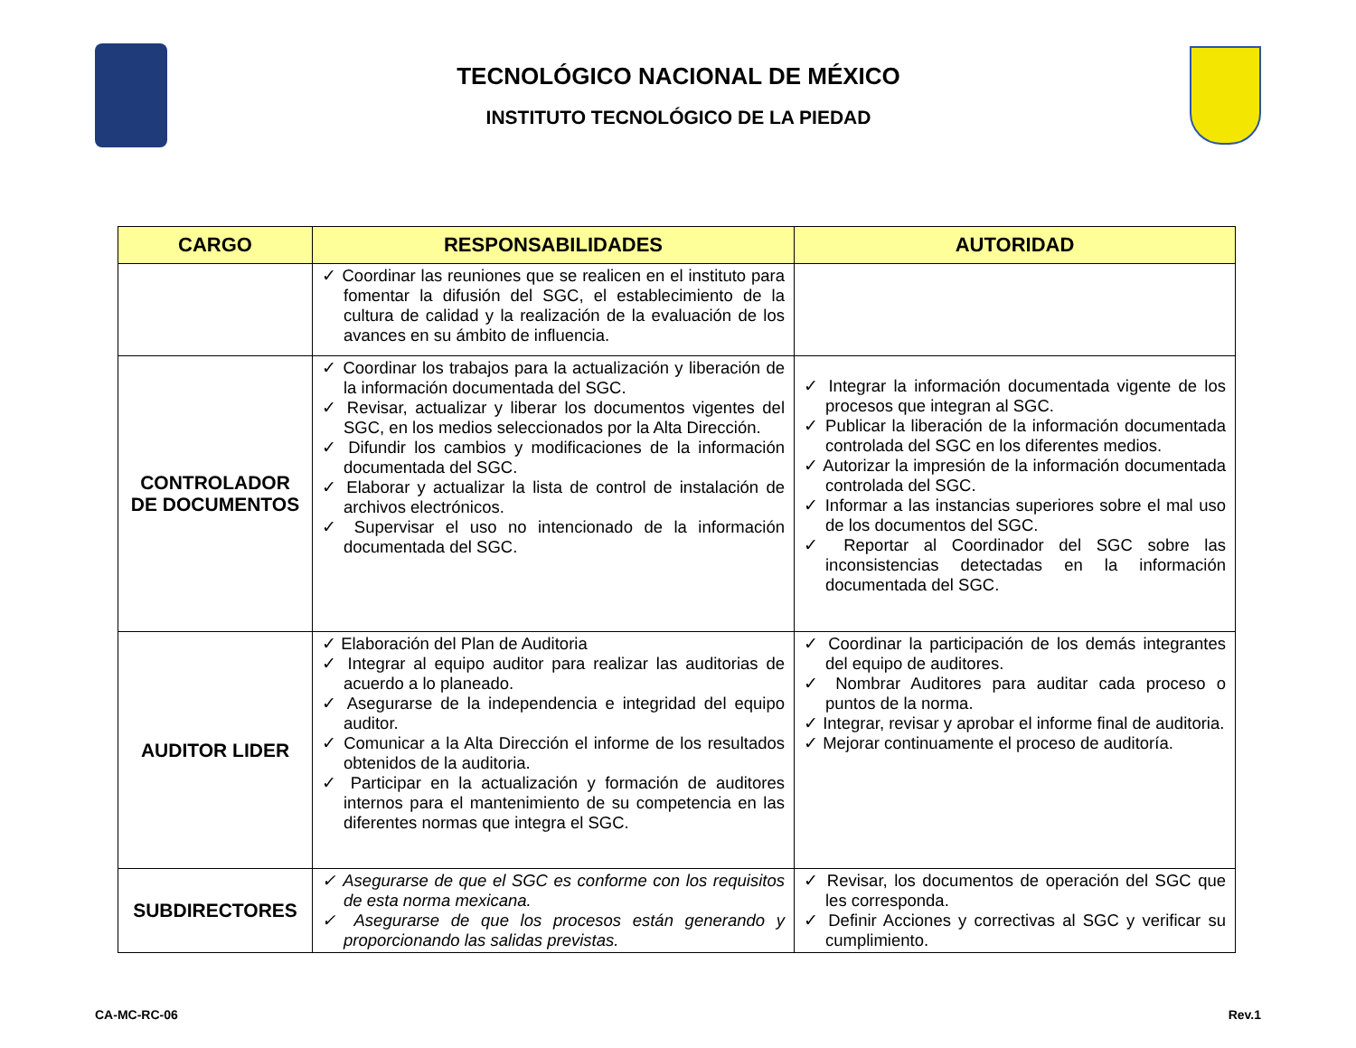TECNOLÓGICO NACIONAL DE MÉXICO
INSTITUTO TECNOLÓGICO DE LA PIEDAD
| CARGO | RESPONSABILIDADES | AUTORIDAD |
| --- | --- | --- |
| | ✓ Coordinar las reuniones que se realicen en el instituto para fomentar la difusión del SGC, el establecimiento de la cultura de calidad y la realización de la evaluación de los avances en su ámbito de influencia. | |
| CONTROLADOR DE DOCUMENTOS | ✓ Coordinar los trabajos para la actualización y liberación de la información documentada del SGC. ✓ Revisar, actualizar y liberar los documentos vigentes del SGC, en los medios seleccionados por la Alta Dirección. ✓ Difundir los cambios y modificaciones de la información documentada del SGC. ✓ Elaborar y actualizar la lista de control de instalación de archivos electrónicos. ✓ Supervisar el uso no intencionado de la información documentada del SGC. | ✓ Integrar la información documentada vigente de los procesos que integran al SGC. ✓ Publicar la liberación de la información documentada controlada del SGC en los diferentes medios. ✓ Autorizar la impresión de la información documentada controlada del SGC. ✓ Informar a las instancias superiores sobre el mal uso de los documentos del SGC. ✓ Reportar al Coordinador del SGC sobre las inconsistencias detectadas en la información documentada del SGC. |
| AUDITOR LIDER | ✓ Elaboración del Plan de Auditoria ✓ Integrar al equipo auditor para realizar las auditorias de acuerdo a lo planeado. ✓ Asegurarse de la independencia e integridad del equipo auditor. ✓ Comunicar a la Alta Dirección el informe de los resultados obtenidos de la auditoria. ✓ Participar en la actualización y formación de auditores internos para el mantenimiento de su competencia en las diferentes normas que integra el SGC. | ✓ Coordinar la participación de los demás integrantes del equipo de auditores. ✓ Nombrar Auditores para auditar cada proceso o puntos de la norma. ✓ Integrar, revisar y aprobar el informe final de auditoria. ✓ Mejorar continuamente el proceso de auditoría. |
| SUBDIRECTORES | ✓ Asegurarse de que el SGC es conforme con los requisitos de esta norma mexicana. ✓ Asegurarse de que los procesos están generando y proporcionando las salidas previstas. | ✓ Revisar, los documentos de operación del SGC que les corresponda. ✓ Definir Acciones y correctivas al SGC y verificar su cumplimiento. |
CA-MC-RC-06 Rev.1